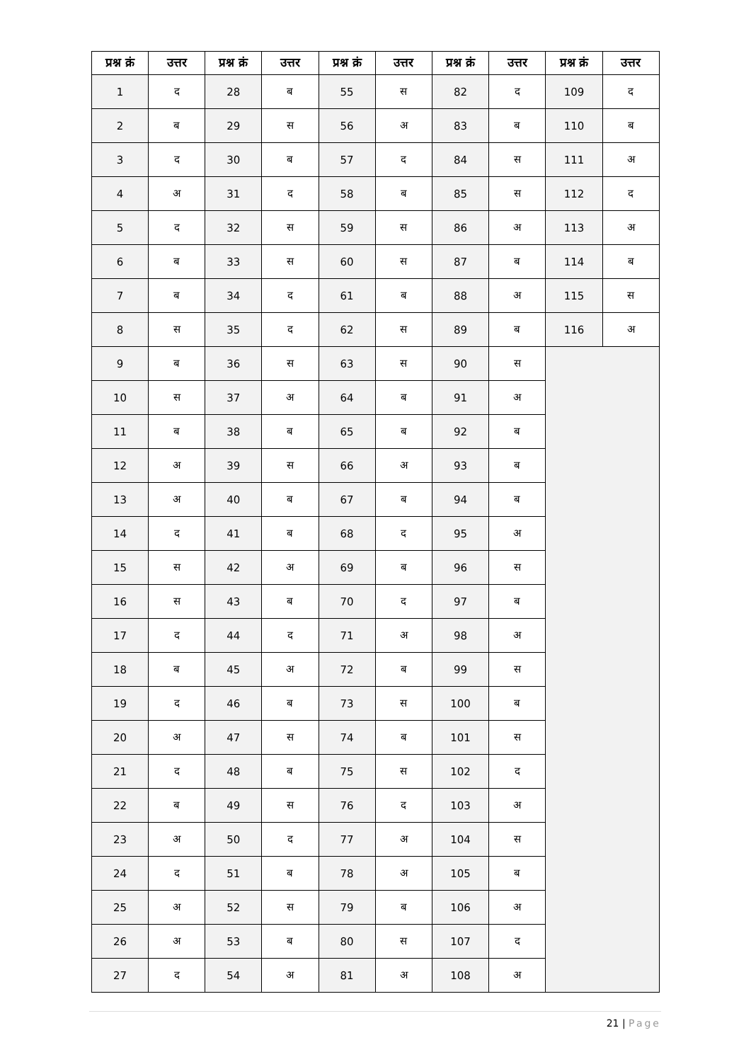| प्रश्न क्रं | उत्तर | प्रश्न क्रं | उत्तर | प्रश्न क्रं | उत्तर | प्रश्न क्रं | उत्तर | प्रश्न क्रं | उत्तर |
| --- | --- | --- | --- | --- | --- | --- | --- | --- | --- |
| 1 | द | 28 | ब | 55 | स | 82 | द | 109 | द |
| 2 | ब | 29 | स | 56 | अ | 83 | ब | 110 | ब |
| 3 | द | 30 | ब | 57 | द | 84 | स | 111 | अ |
| 4 | अ | 31 | द | 58 | ब | 85 | स | 112 | द |
| 5 | द | 32 | स | 59 | स | 86 | अ | 113 | अ |
| 6 | ब | 33 | स | 60 | स | 87 | ब | 114 | ब |
| 7 | ब | 34 | द | 61 | ब | 88 | अ | 115 | स |
| 8 | स | 35 | द | 62 | स | 89 | ब | 116 | अ |
| 9 | ब | 36 | स | 63 | स | 90 | स | | |
| 10 | स | 37 | अ | 64 | ब | 91 | अ | | |
| 11 | ब | 38 | ब | 65 | ब | 92 | ब | | |
| 12 | अ | 39 | स | 66 | अ | 93 | ब | | |
| 13 | अ | 40 | ब | 67 | ब | 94 | ब | | |
| 14 | द | 41 | ब | 68 | द | 95 | अ | | |
| 15 | स | 42 | अ | 69 | ब | 96 | स | | |
| 16 | स | 43 | ब | 70 | द | 97 | ब | | |
| 17 | द | 44 | द | 71 | अ | 98 | अ | | |
| 18 | ब | 45 | अ | 72 | ब | 99 | स | | |
| 19 | द | 46 | ब | 73 | स | 100 | ब | | |
| 20 | अ | 47 | स | 74 | ब | 101 | स | | |
| 21 | द | 48 | ब | 75 | स | 102 | द | | |
| 22 | ब | 49 | स | 76 | द | 103 | अ | | |
| 23 | अ | 50 | द | 77 | अ | 104 | स | | |
| 24 | द | 51 | ब | 78 | अ | 105 | ब | | |
| 25 | अ | 52 | स | 79 | ब | 106 | अ | | |
| 26 | अ | 53 | ब | 80 | स | 107 | द | | |
| 27 | द | 54 | अ | 81 | अ | 108 | अ | | |
21 | Page